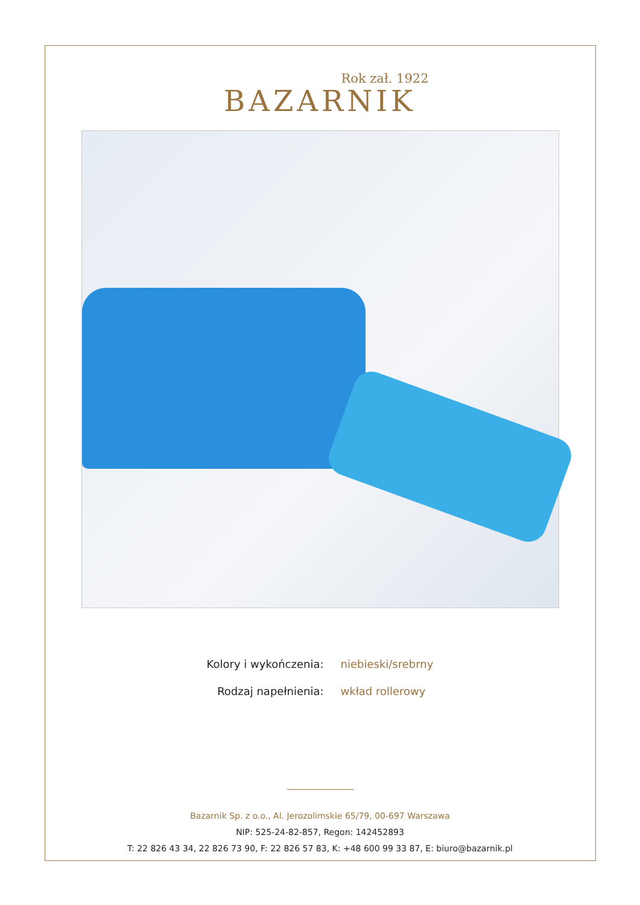Rok zał. 1922
BAZARNIK
| Kolory i wykończenia: | niebieski/srebrny |
| Rodzaj napełnienia: | wkład rollerowy |
Bazarnik Sp. z o.o., Al. Jerozolimskie 65/79, 00-697 Warszawa
NIP: 525-24-82-857, Regon: 142452893
T: 22 826 43 34, 22 826 73 90, F: 22 826 57 83, K: +48 600 99 33 87, E: biuro@bazarnik.pl